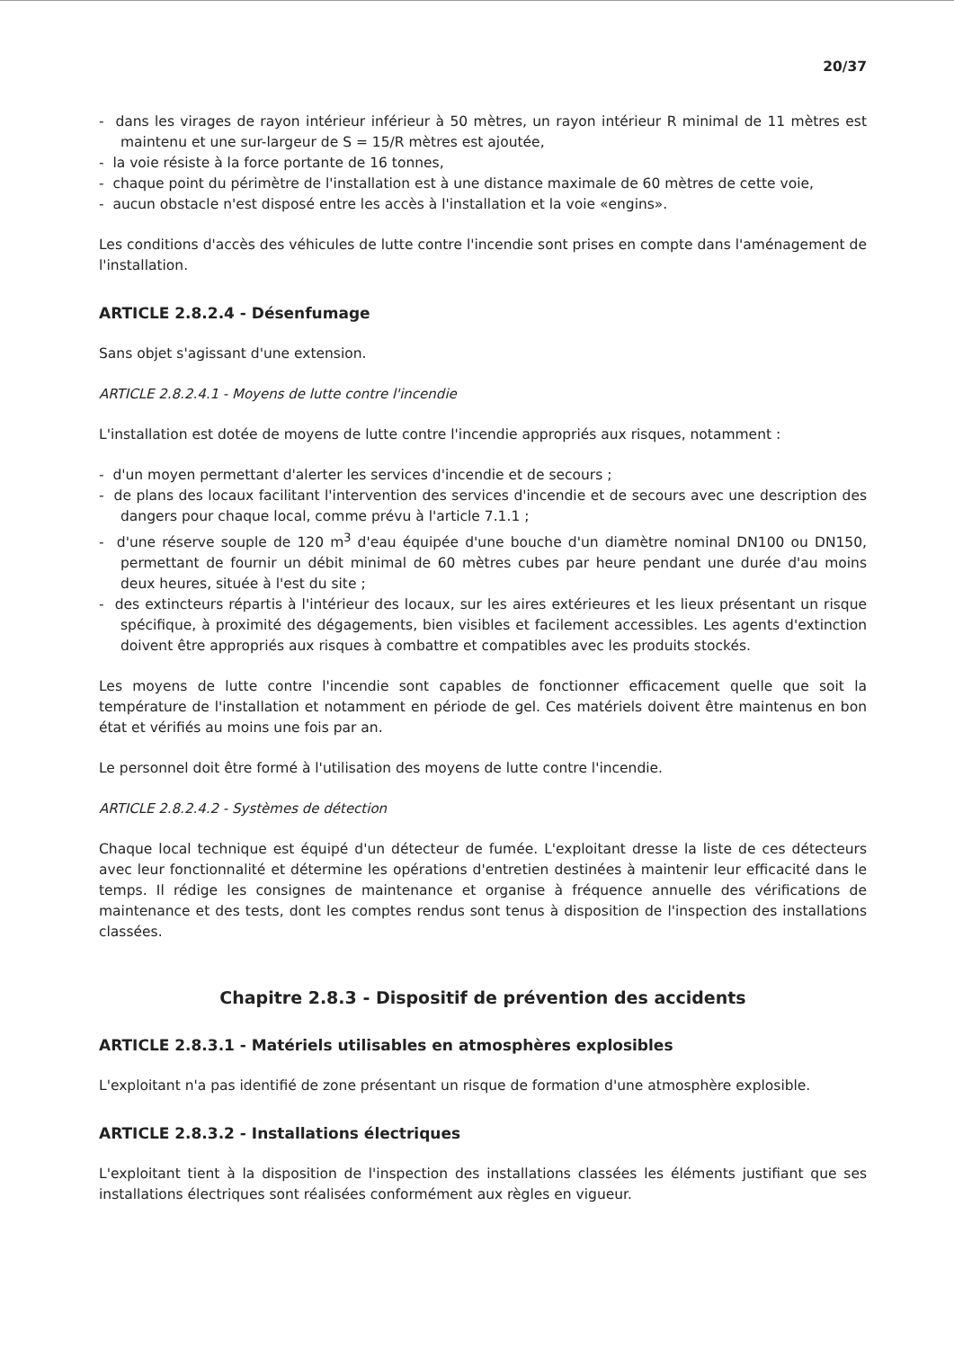20/37
- dans les virages de rayon intérieur inférieur à 50 mètres, un rayon intérieur R minimal de 11 mètres est maintenu et une sur-largeur de S = 15/R mètres est ajoutée,
- la voie résiste à la force portante de 16 tonnes,
- chaque point du périmètre de l'installation est à une distance maximale de 60 mètres de cette voie,
- aucun obstacle n'est disposé entre les accès à l'installation et la voie «engins».
Les conditions d'accès des véhicules de lutte contre l'incendie sont prises en compte dans l'aménagement de l'installation.
ARTICLE 2.8.2.4 - Désenfumage
Sans objet s'agissant d'une extension.
ARTICLE 2.8.2.4.1 - Moyens de lutte contre l'incendie
L'installation est dotée de moyens de lutte contre l'incendie appropriés aux risques, notamment :
- d'un moyen permettant d'alerter les services d'incendie et de secours ;
- de plans des locaux facilitant l'intervention des services d'incendie et de secours avec une description des dangers pour chaque local, comme prévu à l'article 7.1.1 ;
- d'une réserve souple de 120 m<sup>3</sup> d'eau équipée d'une bouche d'un diamètre nominal DN100 ou DN150, permettant de fournir un débit minimal de 60 mètres cubes par heure pendant une durée d'au moins deux heures, située à l'est du site ;
- des extincteurs répartis à l'intérieur des locaux, sur les aires extérieures et les lieux présentant un risque spécifique, à proximité des dégagements, bien visibles et facilement accessibles. Les agents d'extinction doivent être appropriés aux risques à combattre et compatibles avec les produits stockés.
Les moyens de lutte contre l'incendie sont capables de fonctionner efficacement quelle que soit la température de l'installation et notamment en période de gel. Ces matériels doivent être maintenus en bon état et vérifiés au moins une fois par an.
Le personnel doit être formé à l'utilisation des moyens de lutte contre l'incendie.
ARTICLE 2.8.2.4.2 - Systèmes de détection
Chaque local technique est équipé d'un détecteur de fumée. L'exploitant dresse la liste de ces détecteurs avec leur fonctionnalité et détermine les opérations d'entretien destinées à maintenir leur efficacité dans le temps. Il rédige les consignes de maintenance et organise à fréquence annuelle des vérifications de maintenance et des tests, dont les comptes rendus sont tenus à disposition de l'inspection des installations classées.
Chapitre 2.8.3 - Dispositif de prévention des accidents
ARTICLE 2.8.3.1 - Matériels utilisables en atmosphères explosibles
L'exploitant n'a pas identifié de zone présentant un risque de formation d'une atmosphère explosible.
ARTICLE 2.8.3.2 - Installations électriques
L'exploitant tient à la disposition de l'inspection des installations classées les éléments justifiant que ses installations électriques sont réalisées conformément aux règles en vigueur.